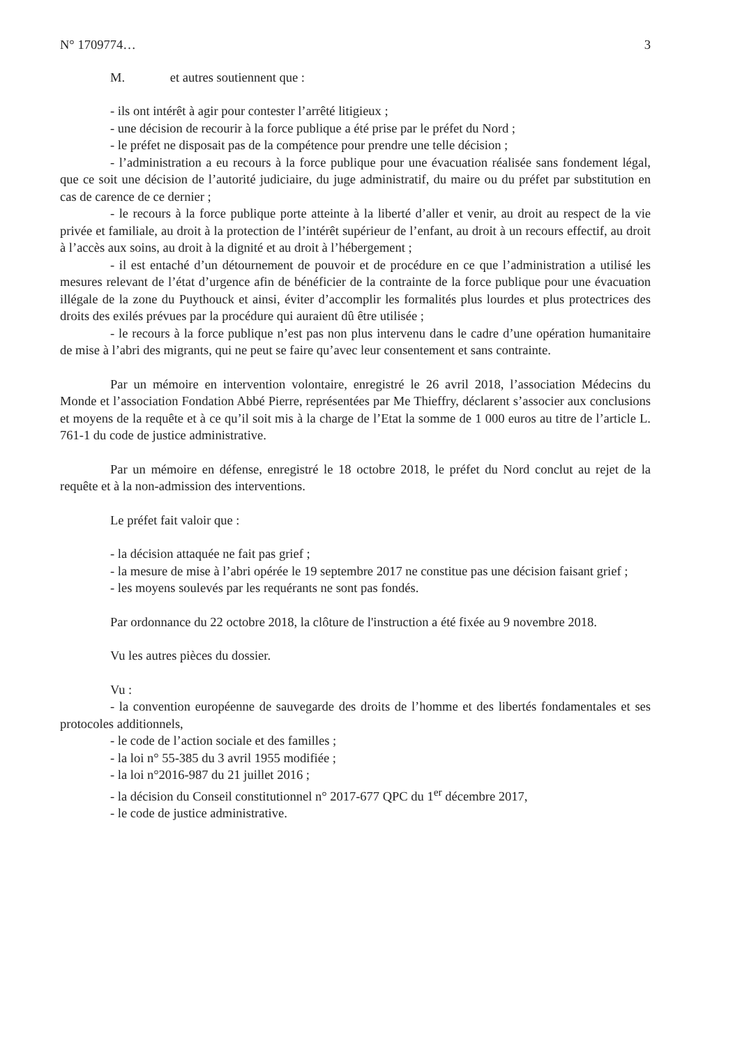N° 1709774… 3
M. et autres soutiennent que :
- ils ont intérêt à agir pour contester l’arrêté litigieux ;
- une décision de recourir à la force publique a été prise par le préfet du Nord ;
- le préfet ne disposait pas de la compétence pour prendre une telle décision ;
- l’administration a eu recours à la force publique pour une évacuation réalisée sans fondement légal, que ce soit une décision de l’autorité judiciaire, du juge administratif, du maire ou du préfet par substitution en cas de carence de ce dernier ;
- le recours à la force publique porte atteinte à la liberté d’aller et venir, au droit au respect de la vie privée et familiale, au droit à la protection de l’intérêt supérieur de l’enfant, au droit à un recours effectif, au droit à l’accès aux soins, au droit à la dignité et au droit à l’hébergement ;
- il est entaché d’un détournement de pouvoir et de procédure en ce que l’administration a utilisé les mesures relevant de l’état d’urgence afin de bénéficier de la contrainte de la force publique pour une évacuation illégale de la zone du Puythouck et ainsi, éviter d’accomplir les formalités plus lourdes et plus protectrices des droits des exilés prévues par la procédure qui auraient dû être utilisée ;
- le recours à la force publique n’est pas non plus intervenu dans le cadre d’une opération humanitaire de mise à l’abri des migrants, qui ne peut se faire qu’avec leur consentement et sans contrainte.
Par un mémoire en intervention volontaire, enregistré le 26 avril 2018, l’association Médecins du Monde et l’association Fondation Abbé Pierre, représentées par Me Thieffry, déclarent s’associer aux conclusions et moyens de la requête et à ce qu’il soit mis à la charge de l’Etat la somme de 1 000 euros au titre de l’article L. 761-1 du code de justice administrative.
Par un mémoire en défense, enregistré le 18 octobre 2018, le préfet du Nord conclut au rejet de la requête et à la non-admission des interventions.
Le préfet fait valoir que :
- la décision attaquée ne fait pas grief ;
- la mesure de mise à l’abri opérée le 19 septembre 2017 ne constitue pas une décision faisant grief ;
- les moyens soulevés par les requérants ne sont pas fondés.
Par ordonnance du 22 octobre 2018, la clôture de l'instruction a été fixée au 9 novembre 2018.
Vu les autres pièces du dossier.
Vu :
- la convention européenne de sauvegarde des droits de l’homme et des libertés fondamentales et ses protocoles additionnels,
- le code de l’action sociale et des familles ;
- la loi n° 55-385 du 3 avril 1955 modifiée ;
- la loi n°2016-987 du 21 juillet 2016 ;
- la décision du Conseil constitutionnel n° 2017-677 QPC du 1<sup>er</sup> décembre 2017,
- le code de justice administrative.